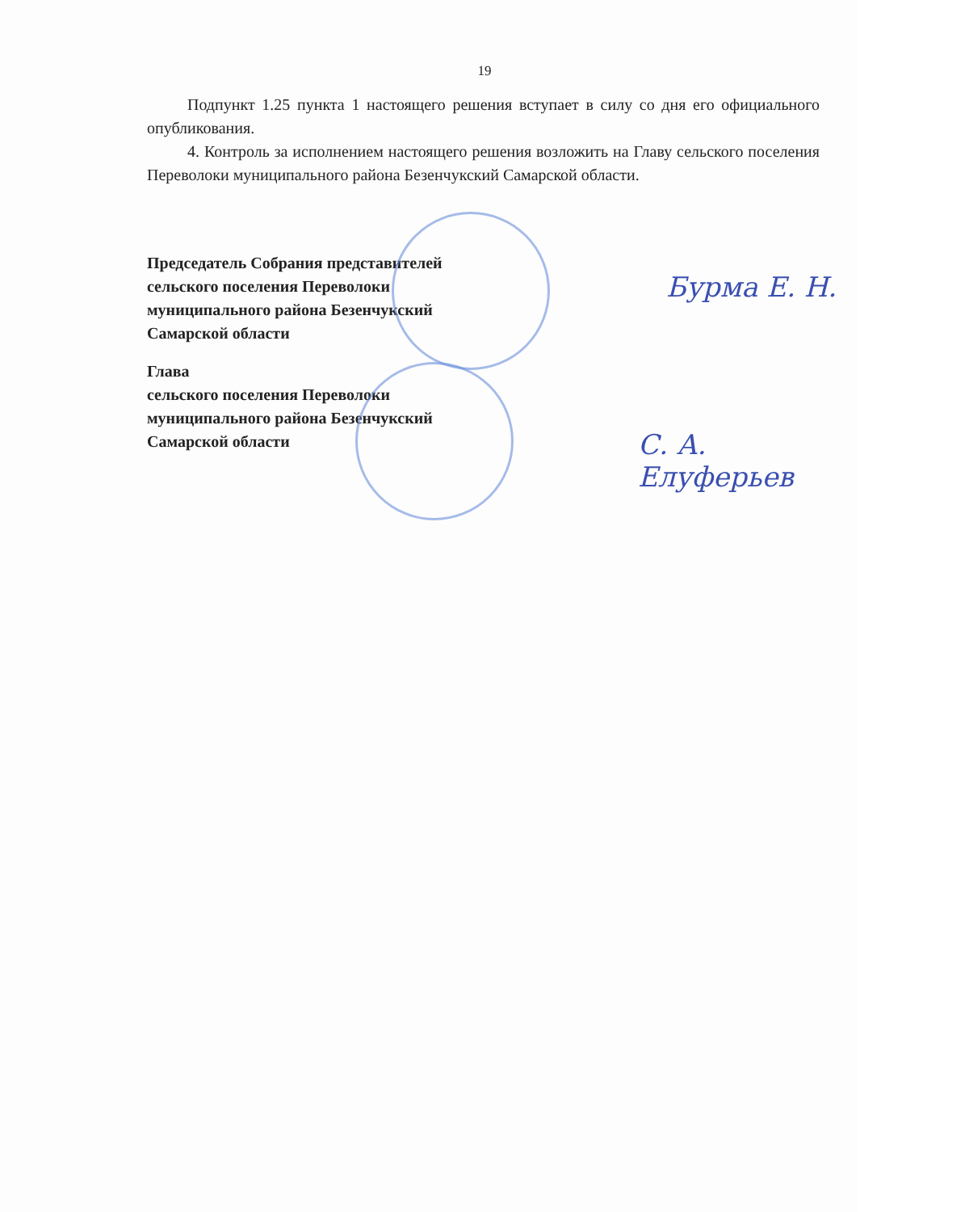19
Подпункт 1.25 пункта 1 настоящего решения вступает в силу со дня его официального опубликования.
4. Контроль за исполнением настоящего решения возложить на Главу сельского поселения Переволоки муниципального района Безенчукский Самарской области.
Председатель Собрания представителей
сельского поселения Переволоки
муниципального района Безенчукский
Самарской области
Глава
сельского поселения Переволоки
муниципального района Безенчукский
Самарской области
Бурма Е. Н.
С. А. Елуферьев